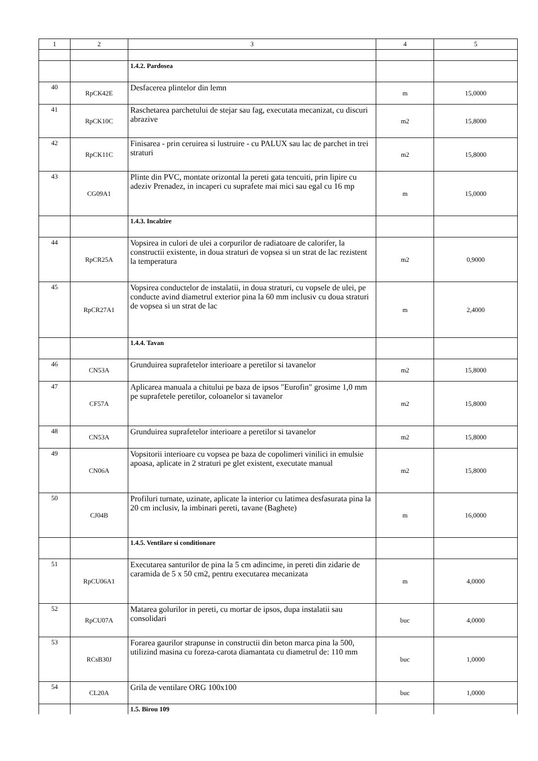| 1 | 2 | 3 | 4 | 5 |
| --- | --- | --- | --- | --- |
| | | 1.4.2. Pardosea | | |
| 40 | RpCK42E | Desfacerea plintelor din lemn | m | 15,0000 |
| 41 | RpCK10C | Raschetarea parchetului de stejar sau fag, executata mecanizat, cu discuri abrazive | m2 | 15,8000 |
| 42 | RpCK11C | Finisarea - prin ceruirea si lustruire - cu PALUX sau lac de parchet in trei straturi | m2 | 15,8000 |
| 43 | CG09A1 | Plinte din PVC, montate orizontal la pereti gata tencuiti, prin lipire cu adeziv Prenadez, in incaperi cu suprafete mai mici sau egal cu 16 mp | m | 15,0000 |
| | | 1.4.3. Incalzire | | |
| 44 | RpCR25A | Vopsirea in culori de ulei a corpurilor de radiatoare de calorifer, la constructii existente, in doua straturi de vopsea si un strat de lac rezistent la temperatura | m2 | 0,9000 |
| 45 | RpCR27A1 | Vopsirea conductelor de instalatii, in doua straturi, cu vopsele de ulei, pe conducte avind diametrul exterior pina la 60 mm inclusiv cu doua straturi de vopsea si un strat de lac | m | 2,4000 |
| | | 1.4.4. Tavan | | |
| 46 | CN53A | Grunduirea suprafetelor interioare a peretilor si tavanelor | m2 | 15,8000 |
| 47 | CF57A | Aplicarea manuala a chitului pe baza de ipsos "Eurofin" grosime 1,0 mm pe suprafetele peretilor, coloanelor si tavanelor | m2 | 15,8000 |
| 48 | CN53A | Grunduirea suprafetelor interioare a peretilor si tavanelor | m2 | 15,8000 |
| 49 | CN06A | Vopsitorii interioare cu vopsea pe baza de copolimeri vinilici in emulsie apoasa, aplicate in 2 straturi pe glet existent, executate manual | m2 | 15,8000 |
| 50 | CJ04B | Profiluri turnate, uzinate, aplicate la interior cu latimea desfasurata pina la 20 cm inclusiv, la imbinari pereti, tavane (Baghete) | m | 16,0000 |
| | | 1.4.5. Ventilare si conditionare | | |
| 51 | RpCU06A1 | Executarea santurilor de pina la 5 cm adincime, in pereti din zidarie de caramida de 5 x 50 cm2, pentru executarea mecanizata | m | 4,0000 |
| 52 | RpCU07A | Matarea golurilor in pereti, cu mortar de ipsos, dupa instalatii sau consolidari | buc | 4,0000 |
| 53 | RCsB30J | Forarea gaurilor strapunse in constructii din beton marca pina la 500, utilizind masina cu foreza-carota diamantata cu diametrul de: 110 mm | buc | 1,0000 |
| 54 | CL20A | Grila de ventilare ORG 100x100 | buc | 1,0000 |
| | | 1.5. Birou 109 | | |